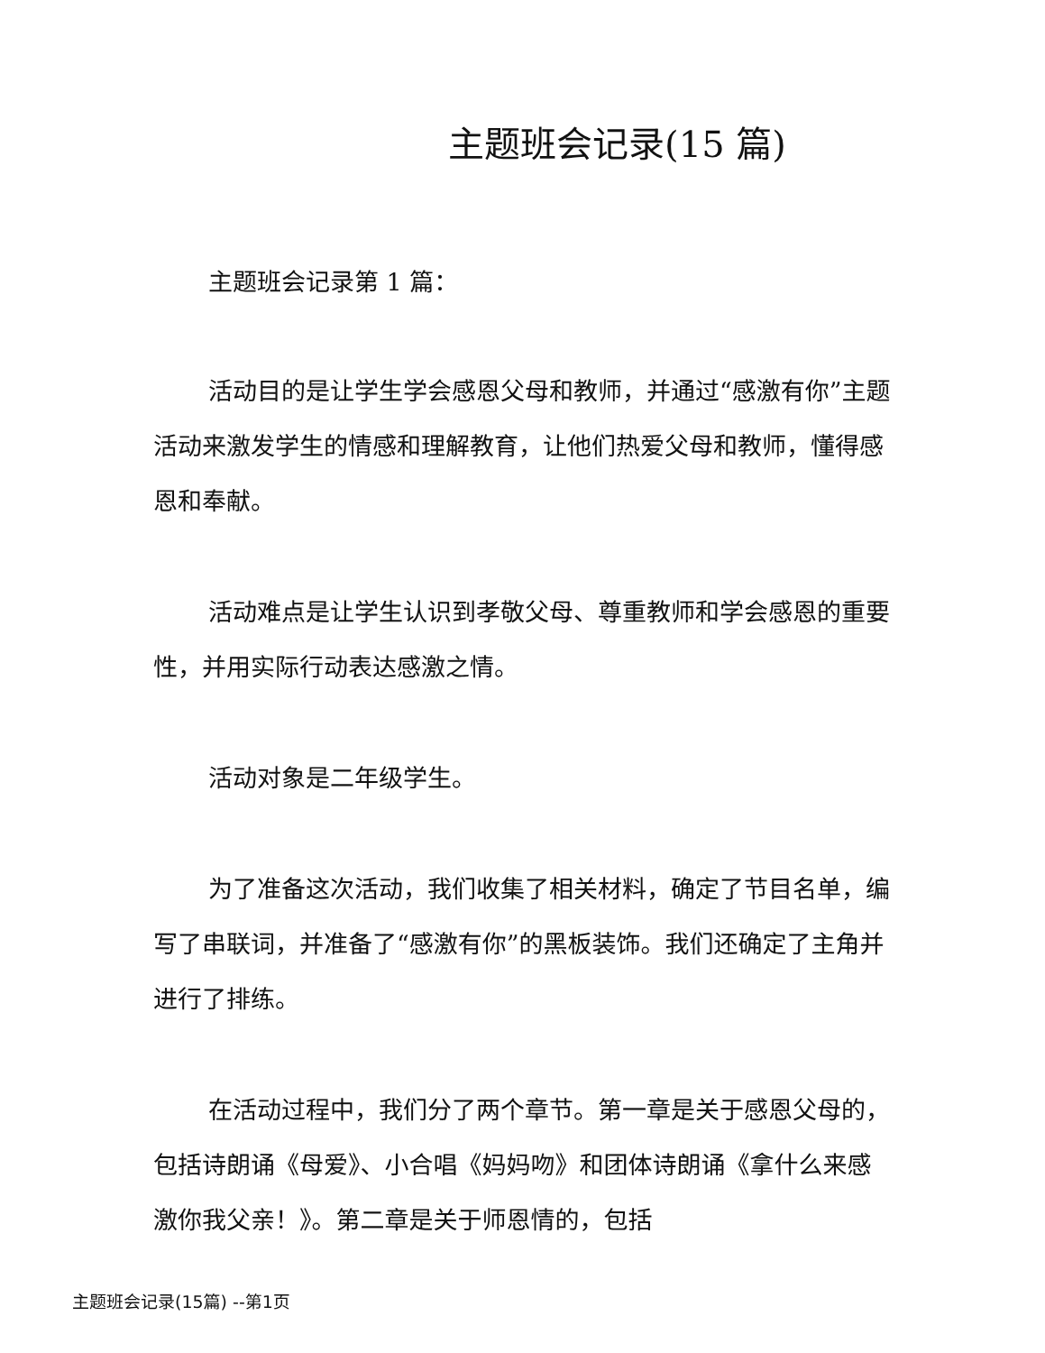主题班会记录(15 篇)
主题班会记录第 1 篇：
活动目的是让学生学会感恩父母和教师，并通过“感激有你”主题活动来激发学生的情感和理解教育，让他们热爱父母和教师，懂得感恩和奉献。
活动难点是让学生认识到孝敬父母、尊重教师和学会感恩的重要性，并用实际行动表达感激之情。
活动对象是二年级学生。
为了准备这次活动，我们收集了相关材料，确定了节目名单，编写了串联词，并准备了“感激有你”的黑板装饰。我们还确定了主角并进行了排练。
在活动过程中，我们分了两个章节。第一章是关于感恩父母的，包括诗朗诵《母爱》、小合唱《妈妈吻》和团体诗朗诵《拿什么来感激你我父亲！》。第二章是关于师恩情的，包括
主题班会记录(15篇) --第1页